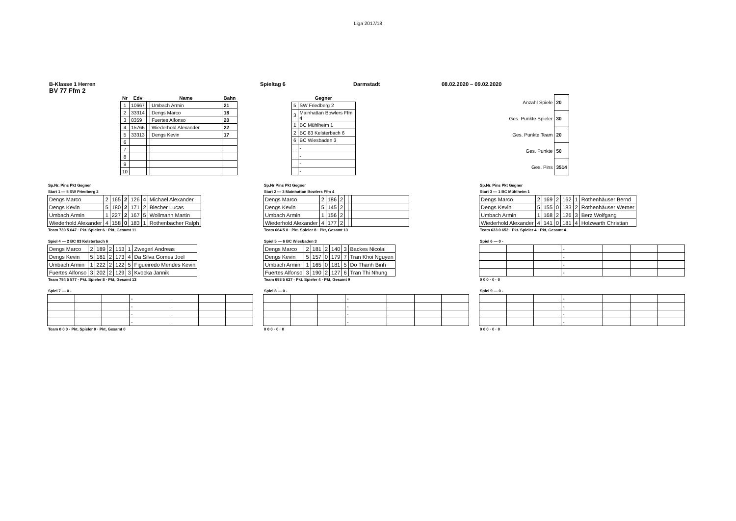Liga 2017/18
B-Klasse 1 Herren Spieltag 6 Darmstadt 08.02.2020 – 09.02.2020
BV 77 Ffm 2
| Nr | Edv | | Name | Bahn |
| --- | --- | --- | --- | --- |
| 1 | 10667 | | Umbach Armin | 21 |
| 2 | 33314 | | Dengs Marco | 18 |
| 3 | 8359 | | Fuertes Alfonso | 20 |
| 4 | 15766 | | Wiederhold Alexander | 22 |
| 5 | 33313 | | Dengs Kevin | 17 |
| 6 | | | | |
| 7 | | | | |
| 8 | | | | |
| 9 | | | | |
| 10 | | | | |
| Gegner | |
| --- | --- |
| 5 | SW Friedberg 2 |
| 3 | Mainhattan Bowlers Ffm 4 |
| 1 | BC Mühlheim 1 |
| 2 | BC 83 Kelsterbach 6 |
| 6 | BC Wiesbaden 3 |
| | - |
| | - |
| | - |
| | - |
| Anzahl Spiele | 20 |
| Ges. Punkte Spieler | 30 |
| Ges. Punkte Team | 20 |
| Ges. Punkte | 50 |
| Ges. Pins | 3514 |
Sp.Nr. Pins Pkt Gegner
Start 1 — 5 SW Friedberg 2
| Dengs Marco | 2 | 165 | 2 | 126 | 4 | Michael Alexander |
| Dengs Kevin | 5 | 180 | 2 | 171 | 2 | Blecher Lucas |
| Umbach Armin | 1 | 227 | 2 | 167 | 5 | Wollmann Martin |
| Wiederhold Alexander | 4 | 158 | 0 | 183 | 1 | Rothenbacher Ralph |
Team 730 5 647 · Pkt. Spieler 6 · Pkt, Gesamt 11
Sp.Nr Pins Pkt Gegner
Start 2 — 3 Mainhattan Bowlers Ffm 4
| Dengs Marco | 2 | 186 | 2 | | | |
| Dengs Kevin | 5 | 145 | 2 | | | |
| Umbach Armin | 1 | 156 | 2 | | | |
| Wiederhold Alexander | 4 | 177 | 2 | | | |
Team 664 5 0 · Pkt. Spieler 8 · Pkt, Gesamt 13
Sp.Nr. Pins Pkt Gegner
Start 3 — 1 BC Mühlheim 1
| Dengs Marco | 2 | 169 | 2 | 162 | 1 | Rothenhäuser Bernd |
| Dengs Kevin | 5 | 155 | 0 | 183 | 2 | Rothenhäuser Werner |
| Umbach Armin | 1 | 168 | 2 | 126 | 3 | Berz Wolfgang |
| Wiederhold Alexander | 4 | 141 | 0 | 181 | 4 | Holzwarth Christian |
Team 633 0 652 · Pkt. Spieler 4 · Pkt, Gesamt 4
Spiel 4 — 2 BC 83 Kelsterbach 6
| Dengs Marco | 2 | 189 | 2 | 153 | 1 | Zwegerl Andreas |
| Dengs Kevin | 5 | 181 | 2 | 173 | 4 | Da Silva Gomes Joel |
| Umbach Armin | 1 | 222 | 2 | 122 | 5 | Figueiredo Mendes Kevin |
| Fuertes Alfonso | 3 | 202 | 2 | 129 | 3 | Kvocka Jannik |
Team 794 5 577 · Pkt. Spieler 8 · Pkt, Gesamt 13
Spiel 5 — 6 BC Wiesbaden 3
| Dengs Marco | 2 | 181 | 2 | 140 | 3 | Backes Nicolai |
| Dengs Kevin | 5 | 157 | 0 | 179 | 7 | Tran Khoi Nguyen |
| Umbach Armin | 1 | 165 | 0 | 181 | 5 | Do Thanh Binh |
| Fuertes Alfonso | 3 | 190 | 2 | 127 | 6 | Tran Thi Nhung |
Team 693 5 627 · Pkt. Spieler 4 · Pkt, Gesamt 9
Spiel 6 — 0 -
| | | | - | | | |
| | | | - | | | |
| | | | - | | | |
| | | | - | | | |
0 0 0 · 0 · 0
Spiel 7 — 0 -
| | | | - | | | |
| | | | - | | | |
| | | | - | | | |
| | | | - | | | |
Team 0 0 0 · Pkt. Spieler 0 · Pkt, Gesamt 0
Spiel 8 — 0 -
| | | | - | | | |
| | | | - | | | |
| | | | - | | | |
| | | | - | | | |
0 0 0 · 0 · 0
Spiel 9 — 0 -
| | | | - | | | |
| | | | - | | | |
| | | | - | | | |
| | | | - | | | |
0 0 0 · 0 · 0